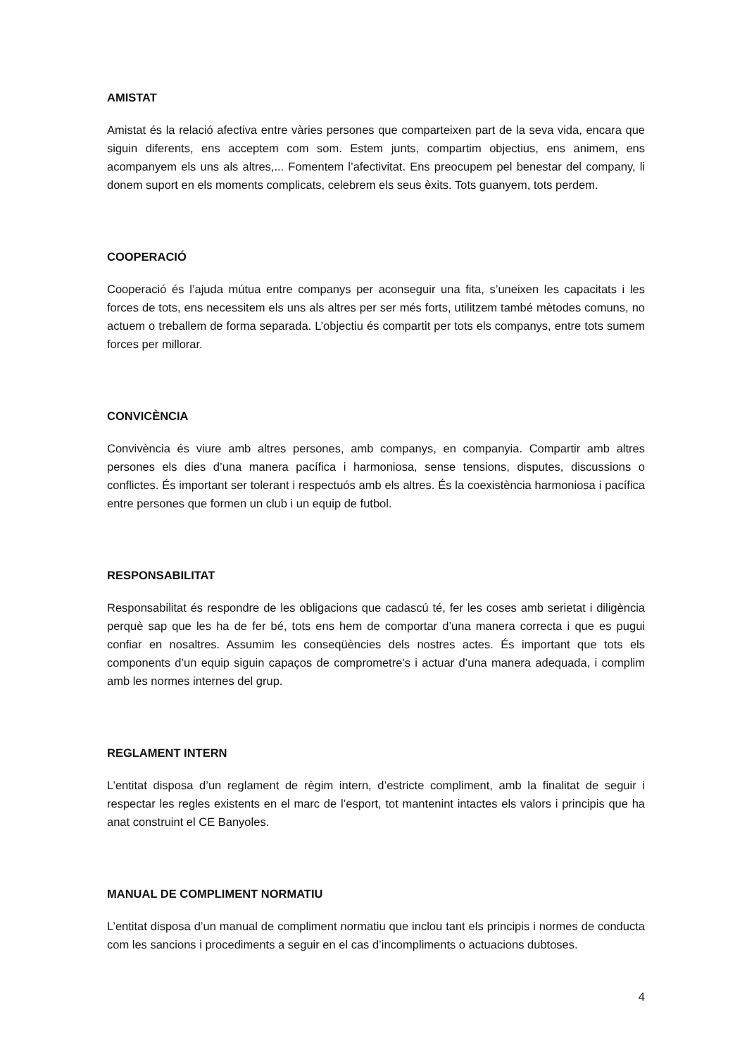AMISTAT
Amistat és la relació afectiva entre vàries persones que comparteixen part de la seva vida, encara que siguin diferents, ens acceptem com som. Estem junts, compartim objectius, ens animem, ens acompanyem els uns als altres,... Fomentem l’afectivitat. Ens preocupem pel benestar del company, li donem suport en els moments complicats, celebrem els seus èxits. Tots guanyem, tots perdem.
COOPERACIÓ
Cooperació és l’ajuda mútua entre companys per aconseguir una fita, s’uneixen les capacitats i les forces de tots, ens necessitem els uns als altres per ser més forts, utilitzem també mètodes comuns, no actuem o treballem de forma separada. L’objectiu és compartit per tots els companys, entre tots sumem forces per millorar.
CONVICÈNCIA
Convivència és viure amb altres persones, amb companys, en companyia. Compartir amb altres persones els dies d’una manera pacífica i harmoniosa, sense tensions, disputes, discussions o conflictes. És important ser tolerant i respectuós amb els altres. És la coexistència harmoniosa i pacífica entre persones que formen un club i un equip de futbol.
RESPONSABILITAT
Responsabilitat és respondre de les obligacions que cadascú té, fer les coses amb serietat i diligència perquè sap que les ha de fer bé, tots ens hem de comportar d’una manera correcta i que es pugui confiar en nosaltres. Assumim les conseqüències dels nostres actes. És important que tots els components d’un equip siguin capaços de comprometre’s i actuar d’una manera adequada, i complim amb les normes internes del grup.
REGLAMENT INTERN
L’entitat disposa d’un reglament de règim intern, d’estricte compliment, amb la finalitat de seguir i respectar les regles existents en el marc de l’esport, tot mantenint intactes els valors i principis que ha anat construint el CE Banyoles.
MANUAL DE COMPLIMENT NORMATIU
L’entitat disposa d’un manual de compliment normatiu que inclou tant els principis i normes de conducta com les sancions i procediments a seguir en el cas d’incompliments o actuacions dubtoses.
4